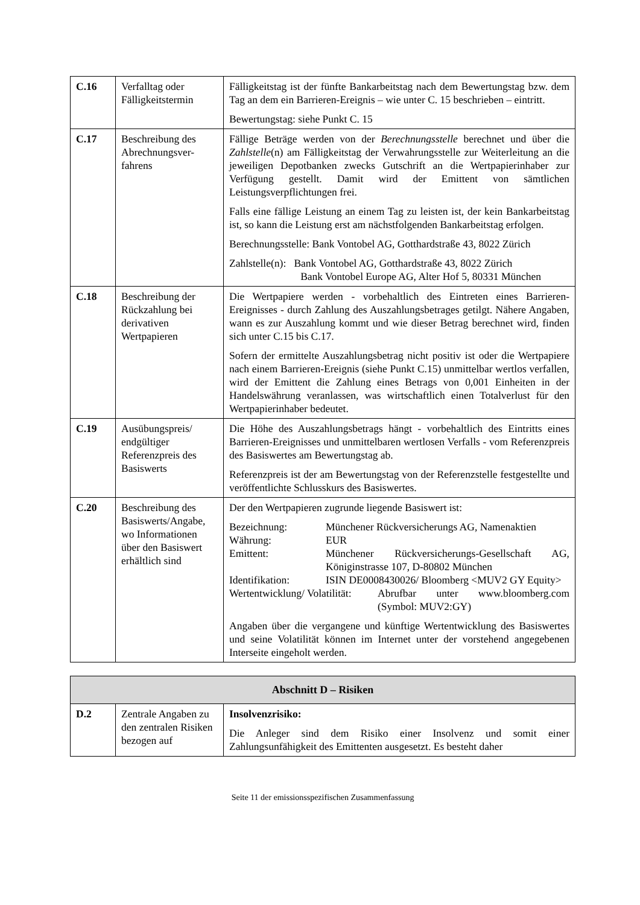| C.16 | Verfalltag oder Fälligkeitstermin | Fälligkeitstag ist der fünfte Bankarbeitstag nach dem Bewertungstag bzw. dem Tag an dem ein Barrieren-Ereignis – wie unter C. 15 beschrieben – eintritt. Bewertungstag: siehe Punkt C. 15 |
| C.17 | Beschreibung des Abrechnungsver-fahrens | Fällige Beträge werden von der Berechnungsstelle berechnet und über die Zahlstelle (n) am Fälligkeitstag der Verwahrungsstelle zur Weiterleitung an die jeweiligen Depotbanken zwecks Gutschrift an die Wertpapierinhaber zur Verfügung gestellt. Damit wird der Emittent von sämtlichen Leistungsverpflichtungen frei. Falls eine fällige Leistung an einem Tag zu leisten ist, der kein Bankarbeitstag ist, so kann die Leistung erst am nächstfolgenden Bankarbeitstag erfolgen. Berechnungsstelle: Bank Vontobel AG, Gotthardstraße 43, 8022 Zürich Zahlstelle(n): Bank Vontobel AG, Gotthardstraße 43, 8022 Zürich Bank Vontobel Europe AG, Alter Hof 5, 80331 München |
| C.18 | Beschreibung der Rückzahlung bei derivativen Wertpapieren | Die Wertpapiere werden - vorbehaltlich des Eintreten eines Barrieren-Ereignisses - durch Zahlung des Auszahlungsbetrages getilgt. Nähere Angaben, wann es zur Auszahlung kommt und wie dieser Betrag berechnet wird, finden sich unter C.15 bis C.17. Sofern der ermittelte Auszahlungsbetrag nicht positiv ist oder die Wertpapiere nach einem Barrieren-Ereignis (siehe Punkt C.15) unmittelbar wertlos verfallen, wird der Emittent die Zahlung eines Betrags von 0,001 Einheiten in der Handelswährung veranlassen, was wirtschaftlich einen Totalverlust für den Wertpapierinhaber bedeutet. |
| C.19 | Ausübungspreis/ endgültiger Referenzpreis des Basiswerts | Die Höhe des Auszahlungsbetrags hängt - vorbehaltlich des Eintritts eines Barrieren-Ereignisses und unmittelbaren wertlosen Verfalls - vom Referenzpreis des Basiswertes am Bewertungstag ab. Referenzpreis ist der am Bewertungstag von der Referenzstelle festgestellte und veröffentlichte Schlusskurs des Basiswertes. |
| C.20 | Beschreibung des Basiswerts/Angabe, wo Informationen über den Basiswert erhältlich sind | Der den Wertpapieren zugrunde liegende Basiswert ist: Bezeichnung: Münchener Rückversicherungs AG, Namenaktien Währung: EUR Emittent: Münchener Rückversicherungs-Gesellschaft AG, Königinstrasse 107, D-80802 München Identifikation: ISIN DE0008430026/ Bloomberg <MUV2 GY Equity> Wertentwicklung/ Volatilität: Abrufbar unter www.bloomberg.com (Symbol: MUV2:GY) Angaben über die vergangene und künftige Wertentwicklung des Basiswertes und seine Volatilität können im Internet unter der vorstehend angegebenen Interseite eingeholt werden. |
| Abschnitt D – Risiken | | |
| --- | --- | --- |
| D.2 | Zentrale Angaben zu den zentralen Risiken bezogen auf | Insolvenzrisiko: Die Anleger sind dem Risiko einer Insolvenz und somit einer Zahlungsunfähigkeit des Emittenten ausgesetzt. Es besteht daher |
Seite 11 der emissionsspezifischen Zusammenfassung